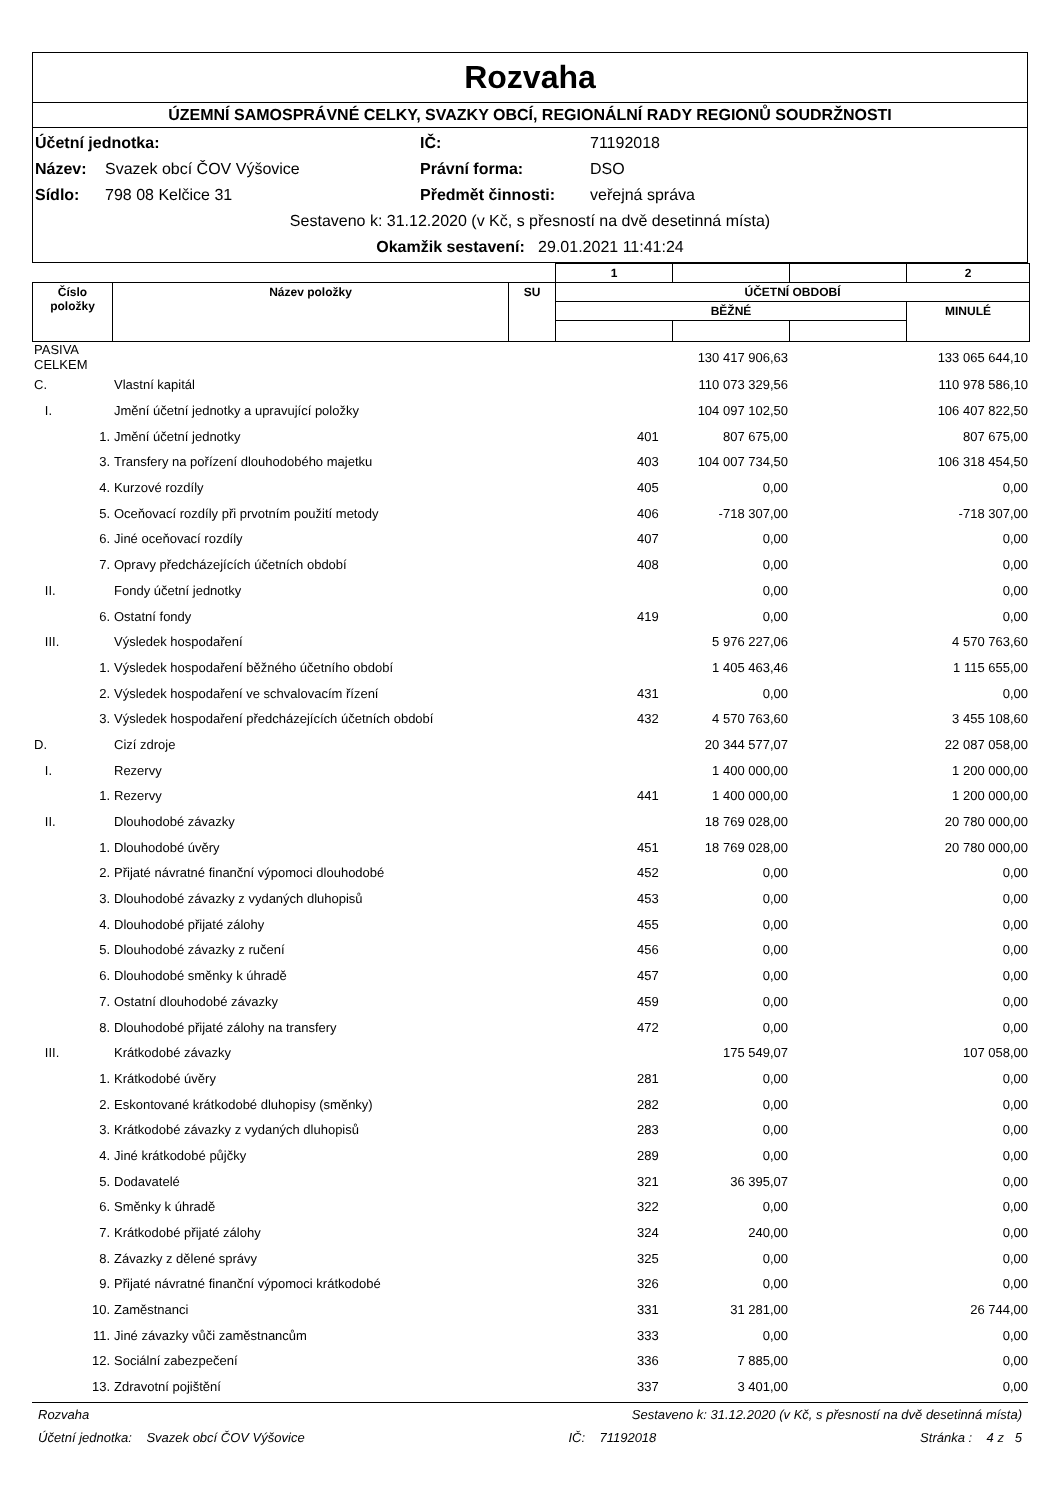Rozvaha
ÚZEMNÍ SAMOSPRÁVNÉ CELKY, SVAZKY OBCÍ, REGIONÁLNÍ RADY REGIONŮ SOUDRŽNOSTI
Účetní jednotka: IČ: 71192018
Název: Svazek obcí ČOV Výšovice Právní forma: DSO
Sídlo: 798 08 Kelčice 31 Předmět činnosti: veřejná správa
Sestaveno k: 31.12.2020 (v Kč, s přesností na dvě desetinná místa)
Okamžik sestavení: 29.01.2021 11:41:24
| | | | 1 | | | 2 |
| Číslo položky | Název položky | SU | ÚČETNÍ OBDOBÍ | | | |
| | | | BĚŽNÉ | | | MINULÉ |
| PASIVA CELKEM | | | 130 417 906,63 | 133 065 644,10 |
| C. | Vlastní kapitál | | 110 073 329,56 | 110 978 586,10 |
| I. | Jmění účetní jednotky a upravující položky | | 104 097 102,50 | 106 407 822,50 |
| 1. | Jmění účetní jednotky | 401 | 807 675,00 | 807 675,00 |
| 3. | Transfery na pořízení dlouhodobého majetku | 403 | 104 007 734,50 | 106 318 454,50 |
| 4. | Kurzové rozdíly | 405 | 0,00 | 0,00 |
| 5. | Oceňovací rozdíly při prvotním použití metody | 406 | -718 307,00 | -718 307,00 |
| 6. | Jiné oceňovací rozdíly | 407 | 0,00 | 0,00 |
| 7. | Opravy předcházejících účetních období | 408 | 0,00 | 0,00 |
| II. | Fondy účetní jednotky | | 0,00 | 0,00 |
| 6. | Ostatní fondy | 419 | 0,00 | 0,00 |
| III. | Výsledek hospodaření | | 5 976 227,06 | 4 570 763,60 |
| 1. | Výsledek hospodaření běžného účetního období | | 1 405 463,46 | 1 115 655,00 |
| 2. | Výsledek hospodaření ve schvalovacím řízení | 431 | 0,00 | 0,00 |
| 3. | Výsledek hospodaření předcházejících účetních období | 432 | 4 570 763,60 | 3 455 108,60 |
| D. | Cizí zdroje | | 20 344 577,07 | 22 087 058,00 |
| I. | Rezervy | | 1 400 000,00 | 1 200 000,00 |
| 1. | Rezervy | 441 | 1 400 000,00 | 1 200 000,00 |
| II. | Dlouhodobé závazky | | 18 769 028,00 | 20 780 000,00 |
| 1. | Dlouhodobé úvěry | 451 | 18 769 028,00 | 20 780 000,00 |
| 2. | Přijaté návratné finanční výpomoci dlouhodobé | 452 | 0,00 | 0,00 |
| 3. | Dlouhodobé závazky z vydaných dluhopisů | 453 | 0,00 | 0,00 |
| 4. | Dlouhodobé přijaté zálohy | 455 | 0,00 | 0,00 |
| 5. | Dlouhodobé závazky z ručení | 456 | 0,00 | 0,00 |
| 6. | Dlouhodobé směnky k úhradě | 457 | 0,00 | 0,00 |
| 7. | Ostatní dlouhodobé závazky | 459 | 0,00 | 0,00 |
| 8. | Dlouhodobé přijaté zálohy na transfery | 472 | 0,00 | 0,00 |
| III. | Krátkodobé závazky | | 175 549,07 | 107 058,00 |
| 1. | Krátkodobé úvěry | 281 | 0,00 | 0,00 |
| 2. | Eskontované krátkodobé dluhopisy (směnky) | 282 | 0,00 | 0,00 |
| 3. | Krátkodobé závazky z vydaných dluhopisů | 283 | 0,00 | 0,00 |
| 4. | Jiné krátkodobé půjčky | 289 | 0,00 | 0,00 |
| 5. | Dodavatelé | 321 | 36 395,07 | 0,00 |
| 6. | Směnky k úhradě | 322 | 0,00 | 0,00 |
| 7. | Krátkodobé přijaté zálohy | 324 | 240,00 | 0,00 |
| 8. | Závazky z dělené správy | 325 | 0,00 | 0,00 |
| 9. | Přijaté návratné finanční výpomoci krátkodobé | 326 | 0,00 | 0,00 |
| 10. | Zaměstnanci | 331 | 31 281,00 | 26 744,00 |
| 11. | Jiné závazky vůči zaměstnancům | 333 | 0,00 | 0,00 |
| 12. | Sociální zabezpečení | 336 | 7 885,00 | 0,00 |
| 13. | Zdravotní pojištění | 337 | 3 401,00 | 0,00 |
Rozvaha Sestaveno k: 31.12.2020 (v Kč, s přesností na dvě desetinná místa)
Účetní jednotka: Svazek obcí ČOV Výšovice IČ: 71192018 Stránka : 4 z 5